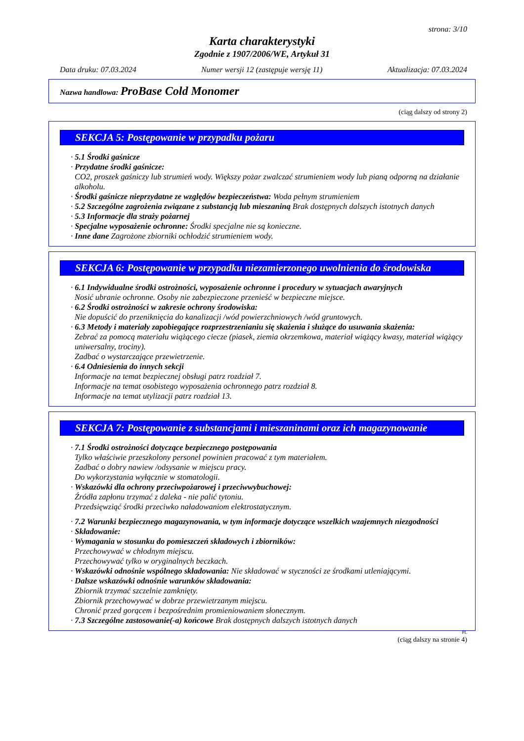strona: 3/10
Karta charakterystyki
Zgodnie z 1907/2006/WE, Artykuł 31
Data druku: 07.03.2024 Numer wersji 12 (zastępuje wersję 11) Aktualizacja: 07.03.2024
Nazwa handlowa: ProBase Cold Monomer
(ciąg dalszy od strony 2)
SEKCJA 5: Postępowanie w przypadku pożaru
· 5.1 Środki gaśnicze
· Przydatne środki gaśnicze:
CO2, proszek gaśniczy lub strumień wody. Większy pożar zwalczać strumieniem wody lub pianą odporną na działanie alkoholu.
· Środki gaśnicze nieprzydatne ze względów bezpieczeństwa: Woda pełnym strumieniem
· 5.2 Szczególne zagrożenia związane z substancją lub mieszaniną Brak dostępnych dalszych istotnych danych
· 5.3 Informacje dla straży pożarnej
· Specjalne wyposażenie ochronne: Środki specjalne nie są konieczne.
· Inne dane Zagrożone zbiorniki ochłodzić strumieniem wody.
SEKCJA 6: Postępowanie w przypadku niezamierzonego uwolnienia do środowiska
· 6.1 Indywidualne środki ostrożności, wyposażenie ochronne i procedury w sytuacjach awaryjnych
Nosić ubranie ochronne. Osoby nie zabezpieczone przenieść w bezpieczne miejsce.
· 6.2 Środki ostrożności w zakresie ochrony środowiska:
Nie dopuścić do przeniknięcia do kanalizacji /wód powierzchniowych /wód gruntowych.
· 6.3 Metody i materiały zapobiegające rozprzestrzenianiu się skażenia i służące do usuwania skażenia:
Zebrać za pomocą materiału wiążącego ciecze (piasek, ziemia okrzemkowa, materiał wiążący kwasy, materiał wiążący uniwersalny, trociny).
Zadbać o wystarczające przewietrzenie.
· 6.4 Odniesienia do innych sekcji
Informacje na temat bezpiecznej obsługi patrz rozdział 7.
Informacje na temat osobistego wyposażenia ochronnego patrz rozdział 8.
Informacje na temat utylizacji patrz rozdział 13.
SEKCJA 7: Postępowanie z substancjami i mieszaninami oraz ich magazynowanie
· 7.1 Środki ostrożności dotyczące bezpiecznego postępowania
Tylko właściwie przeszkolony personel powinien pracować z tym materiałem.
Zadbać o dobry nawiew /odsysanie w miejscu pracy.
Do wykorzystania wyłącznie w stomatologii.
· Wskazówki dla ochrony przeciwpożarowej i przeciwwybuchowej:
Źródła zapłonu trzymać z daleka - nie palić tytoniu.
Przedsięwziąć środki przeciwko naładowaniom elektrostatycznym.
· 7.2 Warunki bezpiecznego magazynowania, w tym informacje dotyczące wszelkich wzajemnych niezgodności
· Składowanie:
· Wymagania w stosunku do pomieszczeń składowych i zbiorników:
Przechowywać w chłodnym miejscu.
Przechowywać tylko w oryginalnych beczkach.
· Wskazówki odnośnie wspólnego składowania: Nie składować w styczności ze środkami utleniającymi.
· Dalsze wskazówki odnośnie warunków składowania:
Zbiornik trzymać szczelnie zamknięty.
Zbiornik przechowywać w dobrze przewietrzanym miejscu.
Chronić przed gorącem i bezpośrednim promieniowaniem słonecznym.
· 7.3 Szczególne zastosowanie(-a) końcowe Brak dostępnych dalszych istotnych danych
PL
(ciąg dalszy na stronie 4)